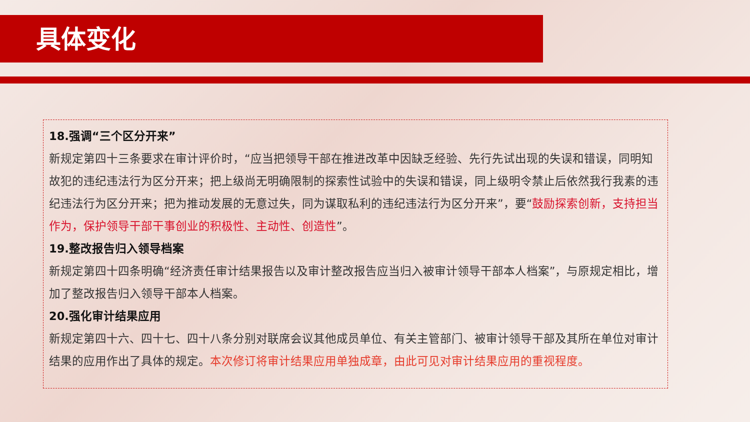具体变化
18.强调“三个区分开来”
新规定第四十三条要求在审计评价时，“应当把领导干部在推进改革中因缺乏经验、先行先试出现的失误和错误，同明知故犯的违纪违法行为区分开来；把上级尚无明确限制的探索性试验中的失误和错误，同上级明令禁止后依然我行我素的违纪违法行为区分开来；把为推动发展的无意过失，同为谋取私利的违纪违法行为区分开来”，要“鼓励探索创新，支持担当作为，保护领导干部干事创业的积极性、主动性、创造性”。
19.整改报告归入领导档案
新规定第四十四条明确“经济责任审计结果报告以及审计整改报告应当归入被审计领导干部本人档案”，与原规定相比，增加了整改报告归入领导干部本人档案。
20.强化审计结果应用
新规定第四十六、四十七、四十八条分别对联席会议其他成员单位、有关主管部门、被审计领导干部及其所在单位对审计结果的应用作出了具体的规定。本次修订将审计结果应用单独成章，由此可见对审计结果应用的重视程度。